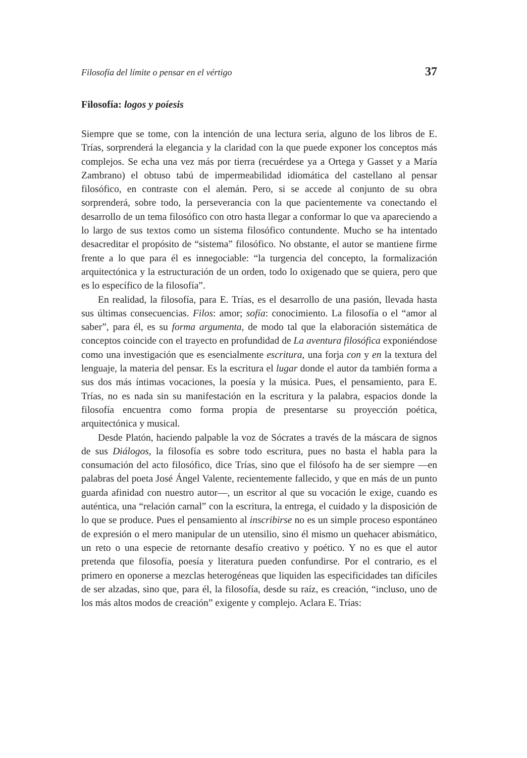Filosofía del límite o pensar en el vértigo 37
Filosofía: logos y poíesis
Siempre que se tome, con la intención de una lectura seria, alguno de los libros de E. Trías, sorprenderá la elegancia y la claridad con la que puede exponer los conceptos más complejos. Se echa una vez más por tierra (recuérdese ya a Ortega y Gasset y a María Zambrano) el obtuso tabú de impermeabilidad idiomática del castellano al pensar filosófico, en contraste con el alemán. Pero, si se accede al conjunto de su obra sorprenderá, sobre todo, la perseverancia con la que pacientemente va conectando el desarrollo de un tema filosófico con otro hasta llegar a conformar lo que va apareciendo a lo largo de sus textos como un sistema filosófico contundente. Mucho se ha intentado desacreditar el propósito de “sistema” filosófico. No obstante, el autor se mantiene firme frente a lo que para él es innegociable: “la turgencia del concepto, la formalización arquitectónica y la estructuración de un orden, todo lo oxigenado que se quiera, pero que es lo específico de la filosofía”.
En realidad, la filosofía, para E. Trías, es el desarrollo de una pasión, llevada hasta sus últimas consecuencias. Filos: amor; sofía: conocimiento. La filosofía o el “amor al saber”, para él, es su forma argumenta, de modo tal que la elaboración sistemática de conceptos coincide con el trayecto en profundidad de La aventura filosófica exponiéndose como una investigación que es esencialmente escritura, una forja con y en la textura del lenguaje, la materia del pensar. Es la escritura el lugar donde el autor da también forma a sus dos más íntimas vocaciones, la poesía y la música. Pues, el pensamiento, para E. Trías, no es nada sin su manifestación en la escritura y la palabra, espacios donde la filosofía encuentra como forma propia de presentarse su proyección poética, arquitectónica y musical.
Desde Platón, haciendo palpable la voz de Sócrates a través de la máscara de signos de sus Diálogos, la filosofía es sobre todo escritura, pues no basta el habla para la consumación del acto filosófico, dice Trías, sino que el filósofo ha de ser siempre —en palabras del poeta José Ángel Valente, recientemente fallecido, y que en más de un punto guarda afinidad con nuestro autor—, un escritor al que su vocación le exige, cuando es auténtica, una “relación carnal” con la escritura, la entrega, el cuidado y la disposición de lo que se produce. Pues el pensamiento al inscribirse no es un simple proceso espontáneo de expresión o el mero manipular de un utensilio, sino él mismo un quehacer abismático, un reto o una especie de retornante desafío creativo y poético. Y no es que el autor pretenda que filosofía, poesía y literatura pueden confundirse. Por el contrario, es el primero en oponerse a mezclas heterogéneas que liquiden las especificidades tan difíciles de ser alzadas, sino que, para él, la filosofía, desde su raíz, es creación, “incluso, uno de los más altos modos de creación” exigente y complejo. Aclara E. Trías: